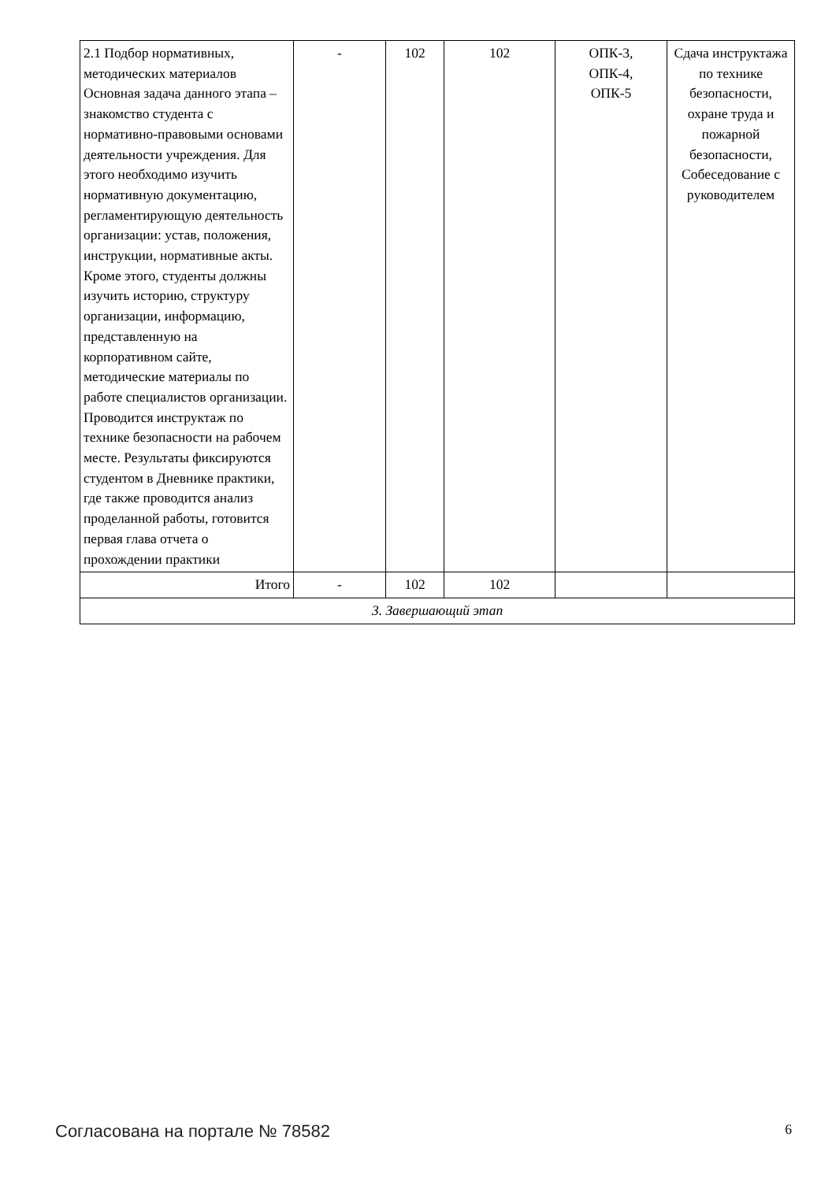| 2.1 Подбор нормативных, методических материалов Основная задача данного этапа – знакомство студента с нормативно-правовыми основами деятельности учреждения. Для этого необходимо изучить нормативную документацию, регламентирующую деятельность организации: устав, положения, инструкции, нормативные акты. Кроме этого, студенты должны изучить историю, структуру организации, информацию, представленную на корпоративном сайте, методические материалы по работе специалистов организации. Проводится инструктаж по технике безопасности на рабочем месте. Результаты фиксируются студентом в Дневнике практики, где также проводится анализ проделанной работы, готовится первая глава отчета о прохождении практики | - | 102 | 102 | ОПК-3, ОПК-4, ОПК-5 | Сдача инструктажа по технике безопасности, охране труда и пожарной безопасности, Собеседование с руководителем |
| Итого | - | 102 | 102 | | |
| 3. Завершающий этап | | | | | |
Согласована на портале № 78582 6